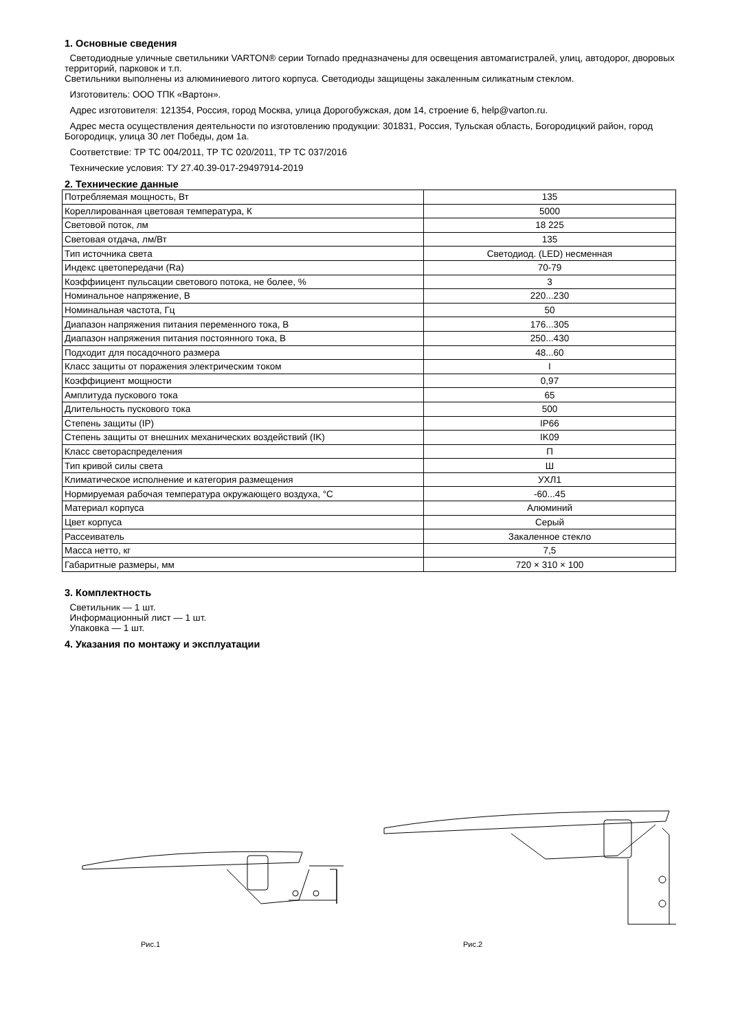1. Основные сведения
Светодиодные уличные светильники VARTON® серии Tornado предназначены для освещения автомагистралей, улиц, автодорог, дворовых территорий, парковок и т.п.
Светильники выполнены из алюминиевого литого корпуса. Светодиоды защищены закаленным силикатным стеклом.
Изготовитель: ООО ТПК «Вартон».
Адрес изготовителя: 121354, Россия, город Москва, улица Дорогобужская, дом 14, строение 6, help@varton.ru.
Адрес места осуществления деятельности по изготовлению продукции: 301831, Россия, Тульская область, Богородицкий район, город Богородицк, улица 30 лет Победы, дом 1а.
Соответствие: ТР ТС 004/2011, ТР ТС 020/2011, ТР ТС 037/2016
Технические условия: ТУ 27.40.39-017-29497914-2019
2. Технические данные
| Потребляемая мощность, Вт | 135 |
| Кореллированная цветовая температура, К | 5000 |
| Световой поток, лм | 18 225 |
| Световая отдача, лм/Вт | 135 |
| Тип источника света | Светодиод. (LED) несменная |
| Индекс цветопередачи (Ra) | 70-79 |
| Коэффиицент пульсации светового потока, не более, % | 3 |
| Номинальное напряжение, В | 220...230 |
| Номинальная частота, Гц | 50 |
| Диапазон напряжения питания переменного тока, В | 176...305 |
| Диапазон напряжения питания постоянного тока, В | 250...430 |
| Подходит для посадочного размера | 48...60 |
| Класс защиты от поражения электрическим током | I |
| Коэффициент мощности | 0,97 |
| Амплитуда пускового тока | 65 |
| Длительность пускового тока | 500 |
| Степень защиты (IP) | IP66 |
| Степень защиты от внешних механических воздействий (IK) | IK09 |
| Класс светораспределения | П |
| Тип кривой силы света | Ш |
| Климатическое исполнение и категория размещения | УХЛ1 |
| Нормируемая рабочая температура окружающего воздуха, °С | -60...45 |
| Материал корпуса | Алюминий |
| Цвет корпуса | Серый |
| Рассеиватель | Закаленное стекло |
| Масса нетто, кг | 7,5 |
| Габаритные размеры, мм | 720 × 310 × 100 |
3. Комплектность
Светильник — 1 шт.
Информационный лист — 1 шт.
Упаковка — 1 шт.
4. Указания по монтажу и эксплуатации
Рис.1 Рис.2